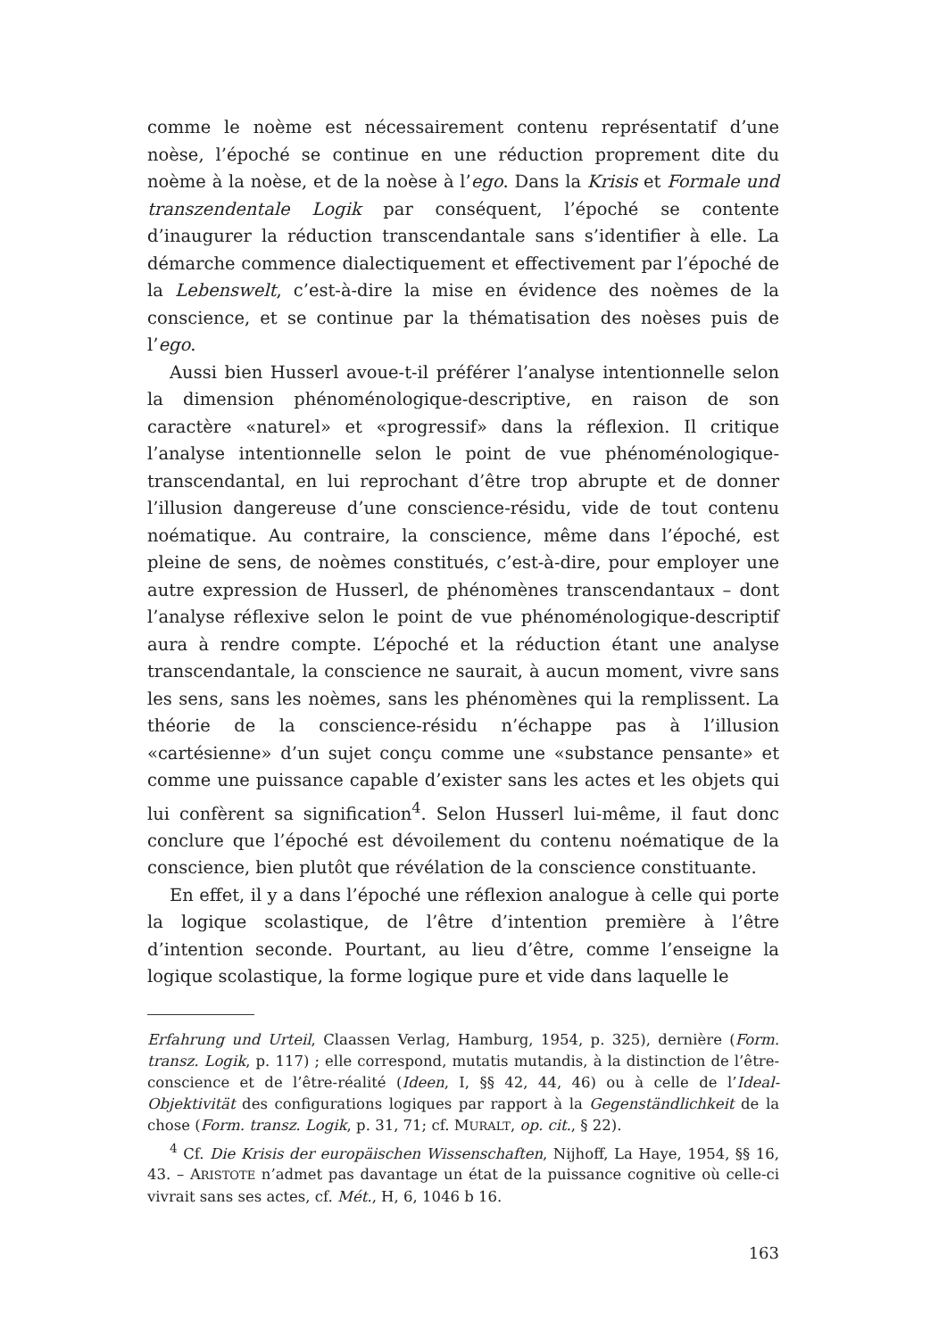comme le noème est nécessairement contenu représentatif d’une noèse, l’époché se continue en une réduction proprement dite du noème à la noèse, et de la noèse à l’ego. Dans la Krisis et Formale und transzendentale Logik par conséquent, l’époché se contente d’inaugurer la réduction transcendantale sans s’identifier à elle. La démarche commence dialectiquement et effectivement par l’époché de la Lebenswelt, c’est-à-dire la mise en évidence des noèmes de la conscience, et se continue par la thématisation des noèses puis de l’ego.
Aussi bien Husserl avoue-t-il préférer l’analyse intentionnelle selon la dimension phénoménologique-descriptive, en raison de son caractère «naturel» et «progressif» dans la réflexion. Il critique l’analyse intentionnelle selon le point de vue phénoménologique-transcendantal, en lui reprochant d’être trop abrupte et de donner l’illusion dangereuse d’une conscience-résidu, vide de tout contenu noématique. Au contraire, la conscience, même dans l’époché, est pleine de sens, de noèmes constitués, c’est-à-dire, pour employer une autre expression de Husserl, de phénomènes transcendantaux – dont l’analyse réflexive selon le point de vue phénoménologique-descriptif aura à rendre compte. L’époché et la réduction étant une analyse transcendantale, la conscience ne saurait, à aucun moment, vivre sans les sens, sans les noèmes, sans les phénomènes qui la remplissent. La théorie de la conscience-résidu n’échappe pas à l’illusion «cartésienne» d’un sujet conçu comme une «substance pensante» et comme une puissance capable d’exister sans les actes et les objets qui lui confèrent sa signification<sup>4</sup>. Selon Husserl lui-même, il faut donc conclure que l’époché est dévoilement du contenu noématique de la conscience, bien plutôt que révélation de la conscience constituante.
En effet, il y a dans l’époché une réflexion analogue à celle qui porte la logique scolastique, de l’être d’intention première à l’être d’intention seconde. Pourtant, au lieu d’être, comme l’enseigne la logique scolastique, la forme logique pure et vide dans laquelle le
Erfahrung und Urteil, Claassen Verlag, Hamburg, 1954, p. 325), dernière (Form. transz. Logik, p. 117) ; elle correspond, mutatis mutandis, à la distinction de l’être-conscience et de l’être-réalité (Ideen, I, §§ 42, 44, 46) ou à celle de l’Ideal-Objektivität des configurations logiques par rapport à la Gegenständlichkeit de la chose (Form. transz. Logik, p. 31, 71; cf. MURALT, op. cit., § 22).
<sup>4</sup> Cf. Die Krisis der europäischen Wissenschaften, Nijhoff, La Haye, 1954, §§ 16, 43. – ARISTOTE n’admet pas davantage un état de la puissance cognitive où celle-ci vivrait sans ses actes, cf. Mét., H, 6, 1046 b 16.
163